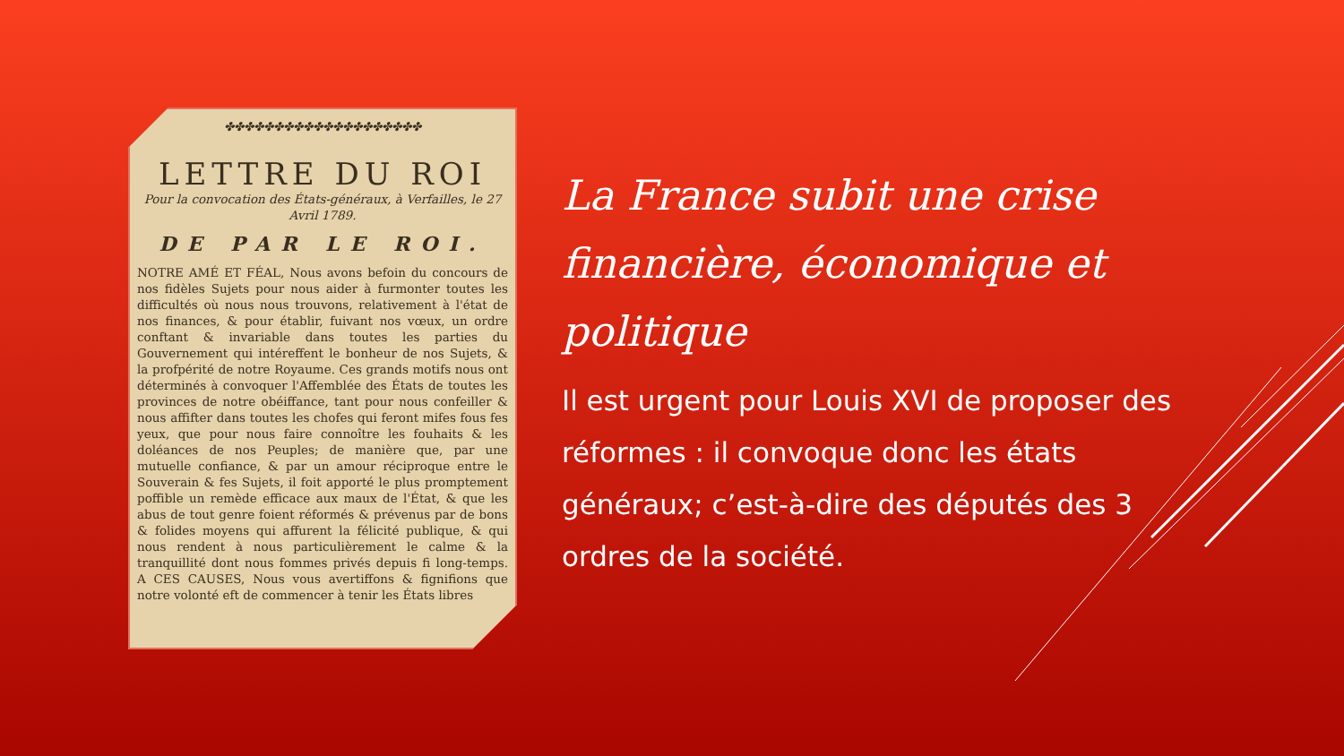✤✤✤✤✤✤✤✤✤✤✤✤✤✤✤✤✤✤✤✤
LETTRE DU ROI
Pour la convocation des États-généraux, à Verfailles, le 27 Avril 1789.
DE PAR LE ROI.
NOTRE AMÉ ET FÉAL, Nous avons befoin du concours de nos fidèles Sujets pour nous aider à furmonter toutes les difficultés où nous nous trouvons, relativement à l'état de nos finances, & pour établir, fuivant nos vœux, un ordre conftant & invariable dans toutes les parties du Gouvernement qui intéreffent le bonheur de nos Sujets, & la profpérité de notre Royaume. Ces grands motifs nous ont déterminés à convoquer l'Affemblée des États de toutes les provinces de notre obéiffance, tant pour nous confeiller & nous affifter dans toutes les chofes qui feront mifes fous fes yeux, que pour nous faire connoître les fouhaits & les doléances de nos Peuples; de manière que, par une mutuelle confiance, & par un amour réciproque entre le Souverain & fes Sujets, il foit apporté le plus promptement poffible un remède efficace aux maux de l'État, & que les abus de tout genre foient réformés & prévenus par de bons & folides moyens qui affurent la félicité publique, & qui nous rendent à nous particulièrement le calme & la tranquillité dont nous fommes privés depuis fi long-temps. A CES CAUSES, Nous vous avertiffons & fignifions que notre volonté eft de commencer à tenir les États libres
La France subit une crise financière, économique et politique
Il est urgent pour Louis XVI de proposer des réformes : il convoque donc les états généraux; c’est-à-dire des députés des 3 ordres de la société.